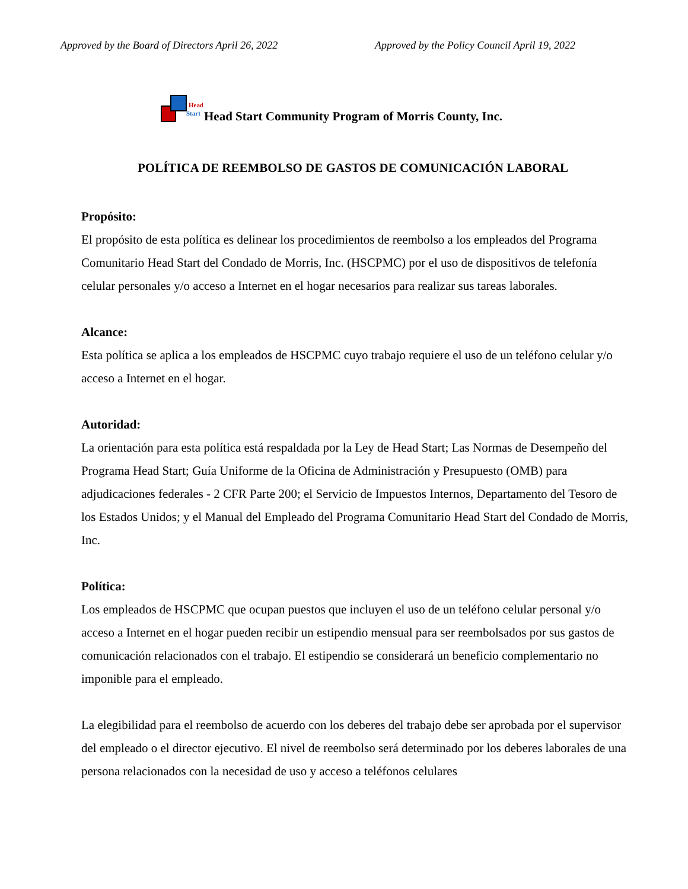Approved by the Board of Directors April 26, 2022 Approved by the Policy Council April 19, 2022
Head
Start
Head Start Community Program of Morris County, Inc.
POLÍTICA DE REEMBOLSO DE GASTOS DE COMUNICACIÓN LABORAL
Propósito:
El propósito de esta política es delinear los procedimientos de reembolso a los empleados del Programa Comunitario Head Start del Condado de Morris, Inc. (HSCPMC) por el uso de dispositivos de telefonía celular personales y/o acceso a Internet en el hogar necesarios para realizar sus tareas laborales.
Alcance:
Esta política se aplica a los empleados de HSCPMC cuyo trabajo requiere el uso de un teléfono celular y/o acceso a Internet en el hogar.
Autoridad:
La orientación para esta política está respaldada por la Ley de Head Start; Las Normas de Desempeño del Programa Head Start; Guía Uniforme de la Oficina de Administración y Presupuesto (OMB) para adjudicaciones federales - 2 CFR Parte 200; el Servicio de Impuestos Internos, Departamento del Tesoro de los Estados Unidos; y el Manual del Empleado del Programa Comunitario Head Start del Condado de Morris, Inc.
Política:
Los empleados de HSCPMC que ocupan puestos que incluyen el uso de un teléfono celular personal y/o acceso a Internet en el hogar pueden recibir un estipendio mensual para ser reembolsados por sus gastos de comunicación relacionados con el trabajo. El estipendio se considerará un beneficio complementario no imponible para el empleado.
La elegibilidad para el reembolso de acuerdo con los deberes del trabajo debe ser aprobada por el supervisor del empleado o el director ejecutivo. El nivel de reembolso será determinado por los deberes laborales de una persona relacionados con la necesidad de uso y acceso a teléfonos celulares